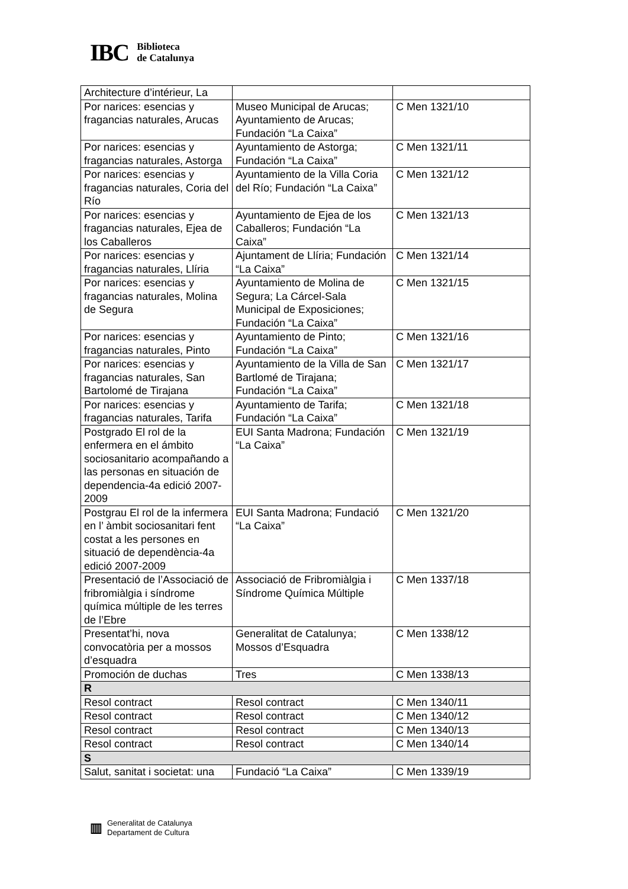IBC
Biblioteca
de Catalunya
| Architecture d’intérieur, La | | |
| Por narices: esencias y fragancias naturales, Arucas | Museo Municipal de Arucas; Ayuntamiento de Arucas; Fundación “La Caixa” | C Men 1321/10 |
| Por narices: esencias y fragancias naturales, Astorga | Ayuntamiento de Astorga; Fundación “La Caixa” | C Men 1321/11 |
| Por narices: esencias y fragancias naturales, Coria del Río | Ayuntamiento de la Villa Coria del Río; Fundación “La Caixa” | C Men 1321/12 |
| Por narices: esencias y fragancias naturales, Ejea de los Caballeros | Ayuntamiento de Ejea de los Caballeros; Fundación “La Caixa” | C Men 1321/13 |
| Por narices: esencias y fragancias naturales, Llíria | Ajuntament de Llíria; Fundación “La Caixa” | C Men 1321/14 |
| Por narices: esencias y fragancias naturales, Molina de Segura | Ayuntamiento de Molina de Segura; La Cárcel-Sala Municipal de Exposiciones; Fundación “La Caixa” | C Men 1321/15 |
| Por narices: esencias y fragancias naturales, Pinto | Ayuntamiento de Pinto; Fundación “La Caixa” | C Men 1321/16 |
| Por narices: esencias y fragancias naturales, San Bartolomé de Tirajana | Ayuntamiento de la Villa de San Bartlomé de Tirajana; Fundación “La Caixa” | C Men 1321/17 |
| Por narices: esencias y fragancias naturales, Tarifa | Ayuntamiento de Tarifa; Fundación “La Caixa” | C Men 1321/18 |
| Postgrado El rol de la enfermera en el ámbito sociosanitario acompañando a las personas en situación de dependencia-4a edició 2007-2009 | EUI Santa Madrona; Fundación “La Caixa” | C Men 1321/19 |
| Postgrau El rol de la infermera en l’ àmbit sociosanitari fent costat a les persones en situació de dependència-4a edició 2007-2009 | EUI Santa Madrona; Fundació “La Caixa” | C Men 1321/20 |
| Presentació de l’Associació de fribromiàlgia i síndrome química múltiple de les terres de l’Ebre | Associació de Fribromiàlgia i Síndrome Química Múltiple | C Men 1337/18 |
| Presentat’hi, nova convocatòria per a mossos d’esquadra | Generalitat de Catalunya; Mossos d’Esquadra | C Men 1338/12 |
| Promoción de duchas | Tres | C Men 1338/13 |
| R | | |
| Resol contract | Resol contract | C Men 1340/11 |
| Resol contract | Resol contract | C Men 1340/12 |
| Resol contract | Resol contract | C Men 1340/13 |
| Resol contract | Resol contract | C Men 1340/14 |
| S | | |
| Salut, sanitat i societat: una | Fundació “La Caixa” | C Men 1339/19 |
▥
Generalitat de Catalunya
Departament de Cultura